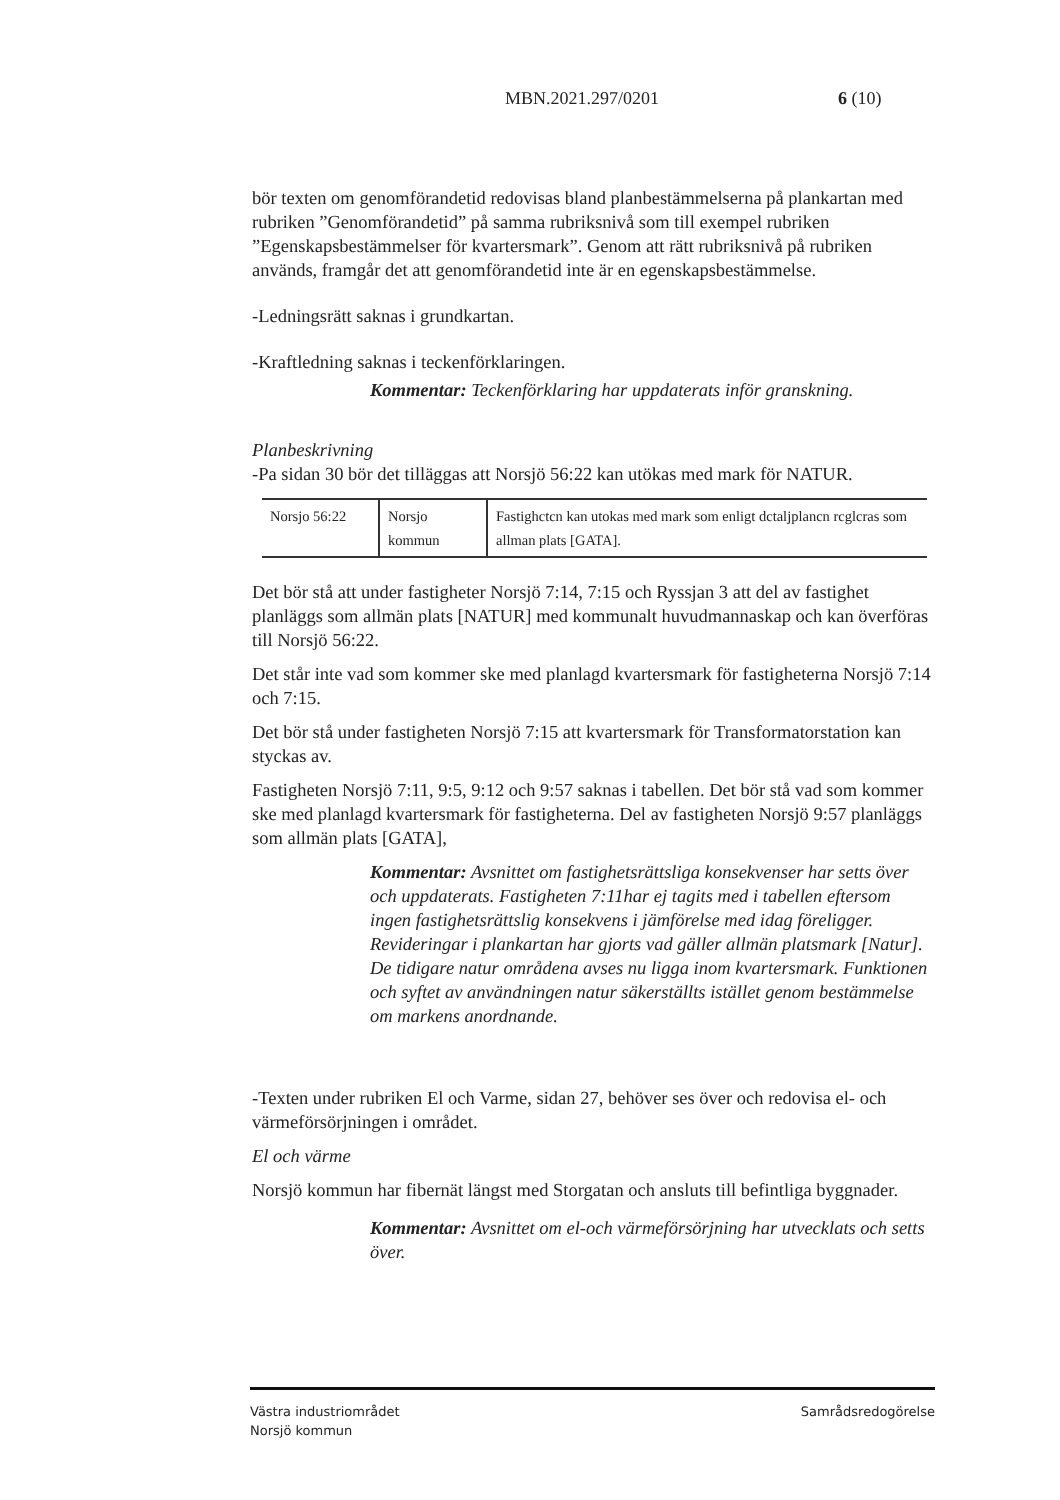MBN.2021.297/0201 6 (10)
bör texten om genomförandetid redovisas bland planbestämmelserna på plankartan med rubriken ”Genomförandetid” på samma rubriksnivå som till exempel rubriken ”Egenskapsbestämmelser för kvartersmark”. Genom att rätt rubriksnivå på rubriken används, framgår det att genomförandetid inte är en egenskapsbestämmelse.
-Ledningsrätt saknas i grundkartan.
-Kraftledning saknas i teckenförklaringen.
Kommentar: Teckenförklaring har uppdaterats inför granskning.
Planbeskrivning
-Pa sidan 30 bör det tilläggas att Norsjö 56:22 kan utökas med mark för NATUR.
| Norsjo 56:22 | Norsjo kommun | Fastighctcn kan utokas med mark som enligt dctaljplancn rcglcras som allman plats [GATA]. |
Det bör stå att under fastigheter Norsjö 7:14, 7:15 och Ryssjan 3 att del av fastighet planläggs som allmän plats [NATUR] med kommunalt huvudmannaskap och kan överföras till Norsjö 56:22.
Det står inte vad som kommer ske med planlagd kvartersmark för fastigheterna Norsjö 7:14 och 7:15.
Det bör stå under fastigheten Norsjö 7:15 att kvartersmark för Transformatorstation kan styckas av.
Fastigheten Norsjö 7:11, 9:5, 9:12 och 9:57 saknas i tabellen. Det bör stå vad som kommer ske med planlagd kvartersmark för fastigheterna. Del av fastigheten Norsjö 9:57 planläggs som allmän plats [GATA],
Kommentar: Avsnittet om fastighetsrättsliga konsekvenser har setts över och uppdaterats. Fastigheten 7:11har ej tagits med i tabellen eftersom ingen fastighetsrättslig konsekvens i jämförelse med idag föreligger. Revideringar i plankartan har gjorts vad gäller allmän platsmark [Natur]. De tidigare natur områdena avses nu ligga inom kvartersmark. Funktionen och syftet av användningen natur säkerställts istället genom bestämmelse om markens anordnande.
-Texten under rubriken El och Varme, sidan 27, behöver ses över och redovisa el- och värmeförsörjningen i området.
El och värme
Norsjö kommun har fibernät längst med Storgatan och ansluts till befintliga byggnader.
Kommentar: Avsnittet om el-och värmeförsörjning har utvecklats och setts över.
Västra industriområdet
Norsjö kommun
Samrådsredogörelse